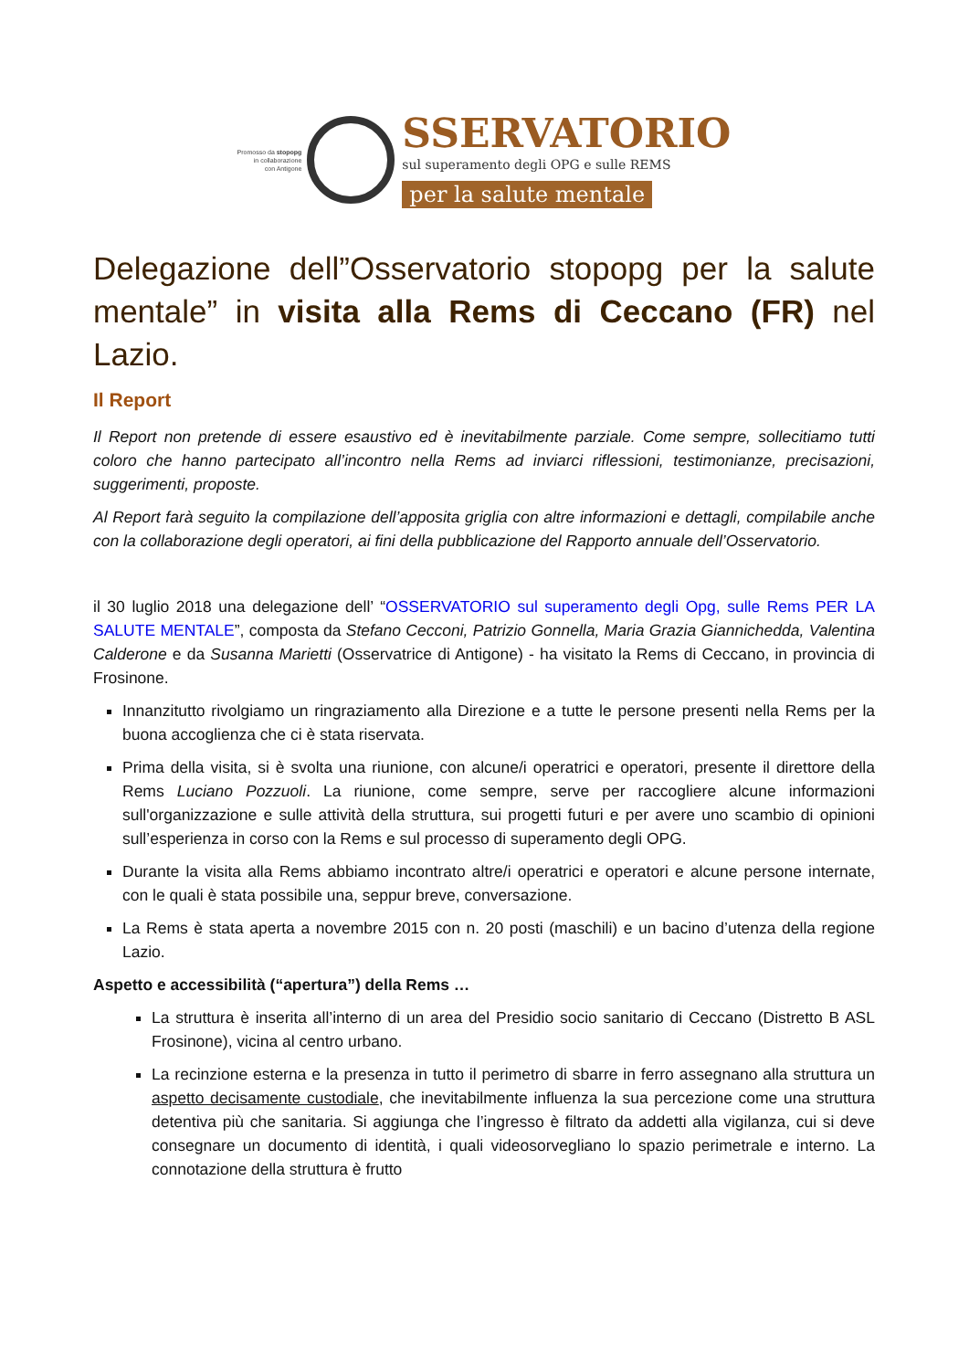Promosso da stopopg
in collaborazione
con Antigone
SSERVATORIO
sul superamento degli OPG e sulle REMS
per la salute mentale
Delegazione dell”Osservatorio stopopg per la salute mentale” in visita alla Rems di Ceccano (FR) nel Lazio.
Il Report
Il Report non pretende di essere esaustivo ed è inevitabilmente parziale. Come sempre, sollecitiamo tutti coloro che hanno partecipato all’incontro nella Rems ad inviarci riflessioni, testimonianze, precisazioni, suggerimenti, proposte.
Al Report farà seguito la compilazione dell’apposita griglia con altre informazioni e dettagli, compilabile anche con la collaborazione degli operatori, ai fini della pubblicazione del Rapporto annuale dell’Osservatorio.
il 30 luglio 2018 una delegazione dell’ “OSSERVATORIO sul superamento degli Opg, sulle Rems PER LA SALUTE MENTALE”, composta da Stefano Cecconi, Patrizio Gonnella, Maria Grazia Giannichedda, Valentina Calderone e da Susanna Marietti (Osservatrice di Antigone) - ha visitato la Rems di Ceccano, in provincia di Frosinone.
Innanzitutto rivolgiamo un ringraziamento alla Direzione e a tutte le persone presenti nella Rems per la buona accoglienza che ci è stata riservata.
Prima della visita, si è svolta una riunione, con alcune/i operatrici e operatori, presente il direttore della Rems Luciano Pozzuoli. La riunione, come sempre, serve per raccogliere alcune informazioni sull'organizzazione e sulle attività della struttura, sui progetti futuri e per avere uno scambio di opinioni sull’esperienza in corso con la Rems e sul processo di superamento degli OPG.
Durante la visita alla Rems abbiamo incontrato altre/i operatrici e operatori e alcune persone internate, con le quali è stata possibile una, seppur breve, conversazione.
La Rems è stata aperta a novembre 2015 con n. 20 posti (maschili) e un bacino d’utenza della regione Lazio.
Aspetto e accessibilità (“apertura”) della Rems …
La struttura è inserita all’interno di un area del Presidio socio sanitario di Ceccano (Distretto B ASL Frosinone), vicina al centro urbano.
La recinzione esterna e la presenza in tutto il perimetro di sbarre in ferro assegnano alla struttura un aspetto decisamente custodiale, che inevitabilmente influenza la sua percezione come una struttura detentiva più che sanitaria. Si aggiunga che l’ingresso è filtrato da addetti alla vigilanza, cui si deve consegnare un documento di identità, i quali videosorvegliano lo spazio perimetrale e interno. La connotazione della struttura è frutto